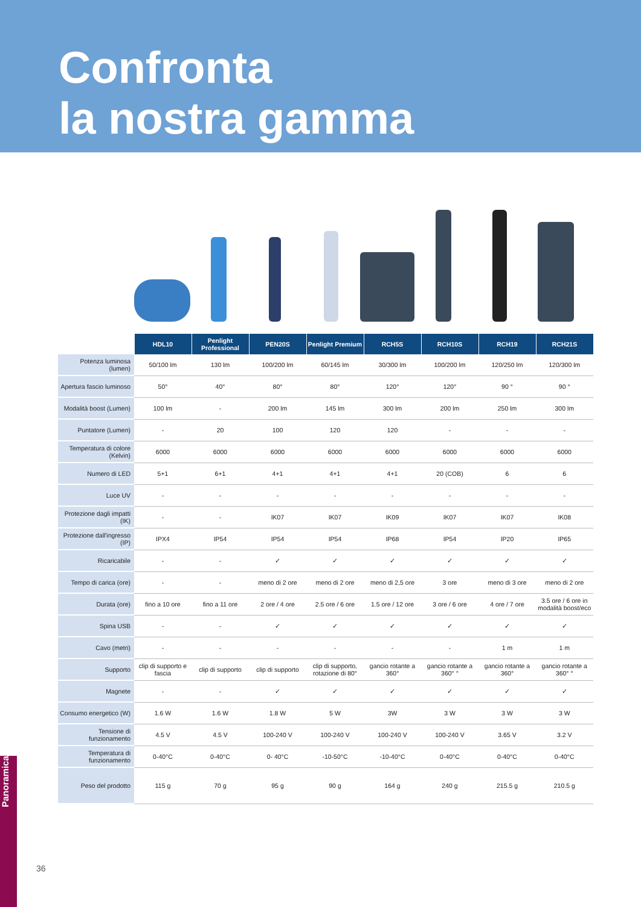Confronta
la nostra gamma
| | HDL10 | Penlight Professional | PEN20S | Penlight Premium | RCH5S | RCH10S | RCH19 | RCH21S |
| Potenza luminosa (lumen) | 50/100 lm | 130 lm | 100/200 lm | 60/145 lm | 30/300 lm | 100/200 lm | 120/250 lm | 120/300 lm |
| Apertura fascio luminoso | 50° | 40° | 80° | 80° | 120° | 120° | 90 ° | 90 ° |
| Modalità boost (Lumen) | 100 lm | - | 200 lm | 145 lm | 300 lm | 200 lm | 250 lm | 300 lm |
| Puntatore (Lumen) | - | 20 | 100 | 120 | 120 | - | - | - |
| Temperatura di colore (Kelvin) | 6000 | 6000 | 6000 | 6000 | 6000 | 6000 | 6000 | 6000 |
| Numero di LED | 5+1 | 6+1 | 4+1 | 4+1 | 4+1 | 20 (COB) | 6 | 6 |
| Luce UV | - | - | - | - | - | - | - | - |
| Protezione dagli impatti (IK) | - | - | IK07 | IK07 | IK09 | IK07 | IK07 | IK08 |
| Protezione dall'ingresso (IP) | IPX4 | IP54 | IP54 | IP54 | IP68 | IP54 | IP20 | IP65 |
| Ricaricabile | - | - | ✓ | ✓ | ✓ | ✓ | ✓ | ✓ |
| Tempo di carica (ore) | - | - | meno di 2 ore | meno di 2 ore | meno di 2,5 ore | 3 ore | meno di 3 ore | meno di 2 ore |
| Durata (ore) | fino a 10 ore | fino a 11 ore | 2 ore / 4 ore | 2.5 ore / 6 ore | 1.5 ore / 12 ore | 3 ore / 6 ore | 4 ore / 7 ore | 3.5 ore / 6 ore in modalità boost/eco |
| Spina USB | - | - | ✓ | ✓ | ✓ | ✓ | ✓ | ✓ |
| Cavo (metri) | - | - | - | - | - | - | 1 m | 1 m |
| Supporto | clip di supporto e fascia | clip di supporto | clip di supporto | clip di supporto, rotazione di 80° | gancio rotante a 360° | gancio rotante a 360° ° | gancio rotante a 360° | gancio rotante a 360° ° |
| Magnete | - | - | ✓ | ✓ | ✓ | ✓ | ✓ | ✓ |
| Consumo energetico (W) | 1.6 W | 1.6 W | 1.8 W | 5 W | 3W | 3 W | 3 W | 3 W |
| Tensione di funzionamento | 4.5 V | 4.5 V | 100-240 V | 100-240 V | 100-240 V | 100-240 V | 3.65 V | 3.2 V |
| Temperatura di funzionamento | 0-40°C | 0-40°C | 0- 40°C | -10-50°C | -10-40°C | 0-40°C | 0-40°C | 0-40°C |
| Peso del prodotto | 115 g | 70 g | 95 g | 90 g | 164 g | 240 g | 215.5 g | 210.5 g |
Panoramica
36